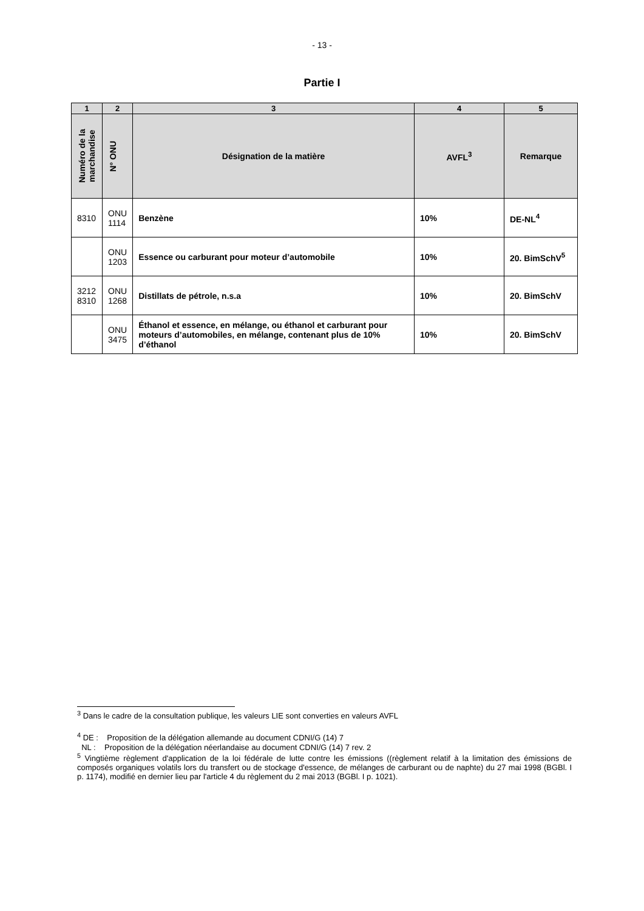- 13 -
Partie I
| 1 | 2 | 3 | 4 | 5 |
| --- | --- | --- | --- | --- |
| Numéro de la marchandise | N° ONU | Désignation de la matière | AVFL<sup>3</sup> | Remarque |
| 8310 | ONU 1114 | Benzène | 10% | DE-NL<sup>4</sup> |
| | ONU 1203 | Essence ou carburant pour moteur d’automobile | 10% | 20. BimSchV<sup>5</sup> |
| 3212 8310 | ONU 1268 | Distillats de pétrole, n.s.a | 10% | 20. BimSchV |
| | ONU 3475 | Éthanol et essence, en mélange, ou éthanol et carburant pour moteurs d’automobiles, en mélange, contenant plus de 10% d’éthanol | 10% | 20. BimSchV |
<sup>3</sup> Dans le cadre de la consultation publique, les valeurs LIE sont converties en valeurs AVFL
<sup>4</sup> DE : Proposition de la délégation allemande au document CDNI/G (14) 7
NL : Proposition de la délégation néerlandaise au document CDNI/G (14) 7 rev. 2
<sup>5</sup> Vingtième règlement d'application de la loi fédérale de lutte contre les émissions ((règlement relatif à la limitation des émissions de composés organiques volatils lors du transfert ou de stockage d'essence, de mélanges de carburant ou de naphte) du 27 mai 1998 (BGBl. I p. 1174), modifié en dernier lieu par l'article 4 du règlement du 2 mai 2013 (BGBl. I p. 1021).